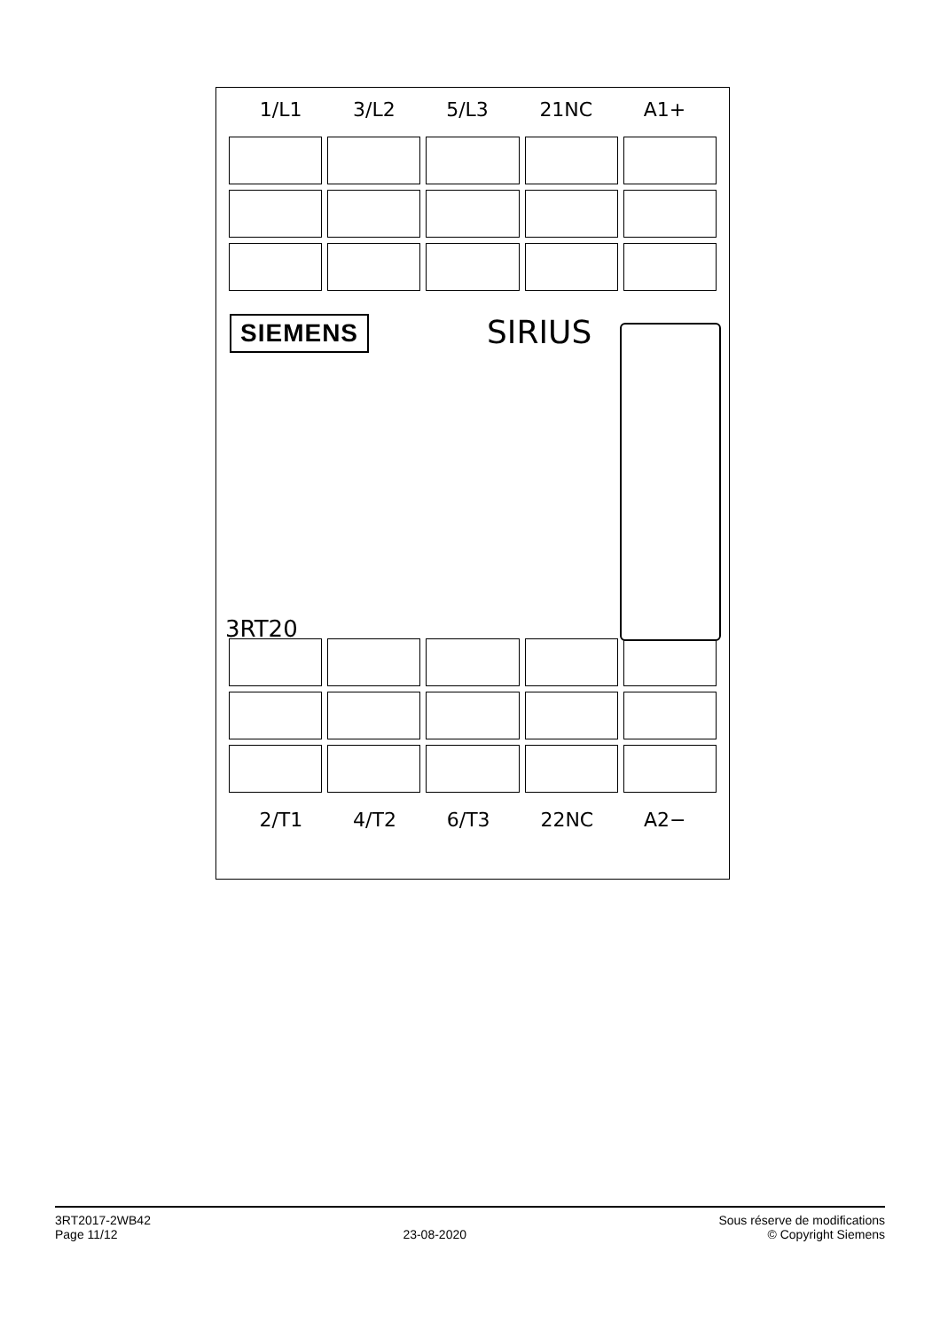1/L1 3/L2 5/L3 21NC A1+
SIEMENS SIRIUS
3RT20
2/T1 4/T2 6/T3 22NC A2−
3RT2017-2WB42
Page 11/12
23-08-2020 Sous réserve de modifications
© Copyright Siemens